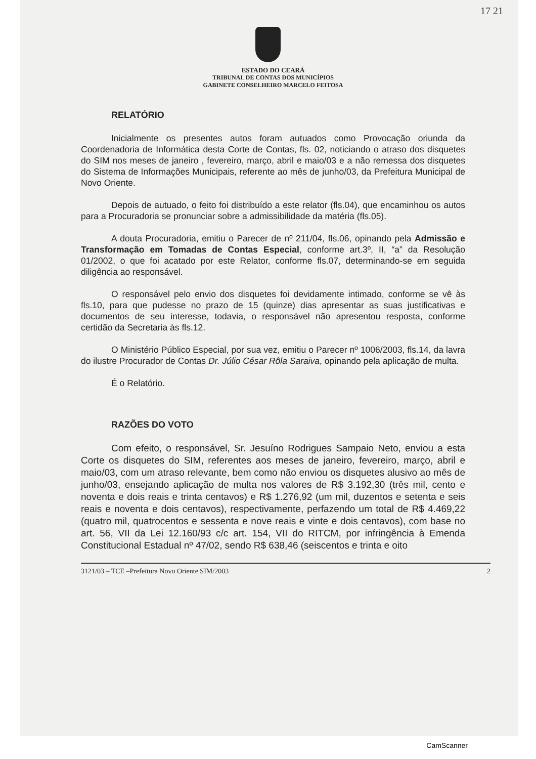17 21
ESTADO DO CEARÁ
TRIBUNAL DE CONTAS DOS MUNICÍPIOS
GABINETE CONSELHEIRO MARCELO FEITOSA
RELATÓRIO
Inicialmente os presentes autos foram autuados como Provocação oriunda da Coordenadoria de Informática desta Corte de Contas, fls. 02, noticiando o atraso dos disquetes do SIM nos meses de janeiro , fevereiro, março, abril e maio/03 e a não remessa dos disquetes do Sistema de Informações Municipais, referente ao mês de junho/03, da Prefeitura Municipal de Novo Oriente.
Depois de autuado, o feito foi distribuído a este relator (fls.04), que encaminhou os autos para a Procuradoria se pronunciar sobre a admissibilidade da matéria (fls.05).
A douta Procuradoria, emitiu o Parecer de nº 211/04, fls.06, opinando pela Admissão e Transformação em Tomadas de Contas Especial, conforme art.3º, II, “a” da Resolução 01/2002, o que foi acatado por este Relator, conforme fls.07, determinando-se em seguida diligência ao responsável.
O responsável pelo envio dos disquetes foi devidamente intimado, conforme se vê às fls.10, para que pudesse no prazo de 15 (quinze) dias apresentar as suas justificativas e documentos de seu interesse, todavia, o responsável não apresentou resposta, conforme certidão da Secretaria às fls.12.
O Ministério Público Especial, por sua vez, emitiu o Parecer nº 1006/2003, fls.14, da lavra do ilustre Procurador de Contas Dr. Júlio César Rôla Saraiva, opinando pela aplicação de multa.
É o Relatório.
RAZÕES DO VOTO
Com efeito, o responsável, Sr. Jesuíno Rodrigues Sampaio Neto, enviou a esta Corte os disquetes do SIM, referentes aos meses de janeiro, fevereiro, março, abril e maio/03, com um atraso relevante, bem como não enviou os disquetes alusivo ao mês de junho/03, ensejando aplicação de multa nos valores de R$ 3.192,30 (três mil, cento e noventa e dois reais e trinta centavos) e R$ 1.276,92 (um mil, duzentos e setenta e seis reais e noventa e dois centavos), respectivamente, perfazendo um total de R$ 4.469,22 (quatro mil, quatrocentos e sessenta e nove reais e vinte e dois centavos), com base no art. 56, VII da Lei 12.160/93 c/c art. 154, VII do RITCM, por infringência à Emenda Constitucional Estadual nº 47/02, sendo R$ 638,46 (seiscentos e trinta e oito
3121/03 – TCE –Prefeitura Novo Oriente SIM/2003 2
CamScanner